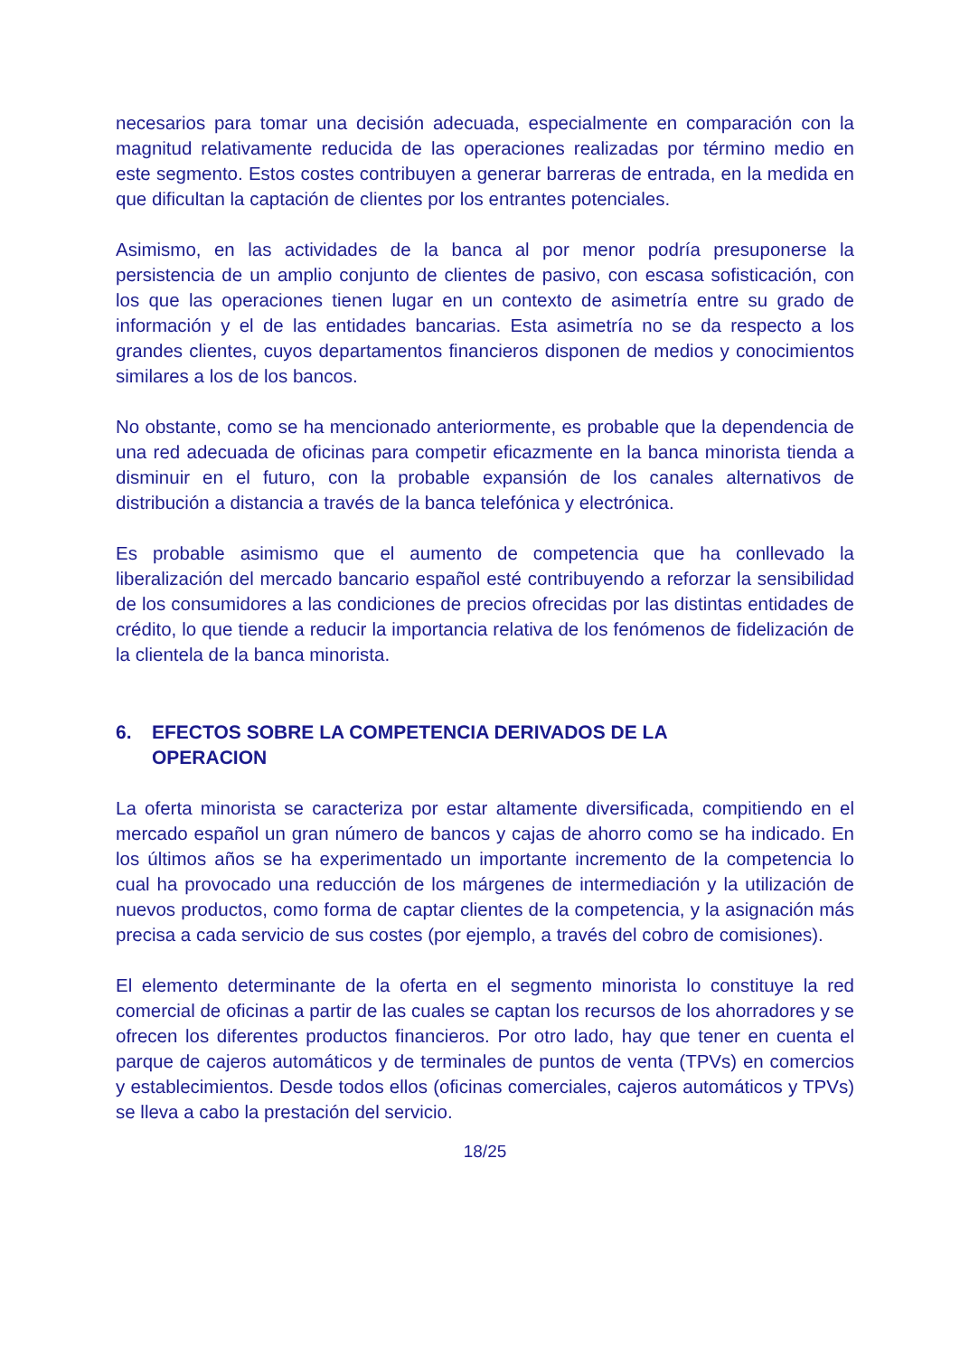necesarios para tomar una decisión adecuada, especialmente en comparación con la magnitud relativamente reducida de las operaciones realizadas por término medio en este segmento. Estos costes contribuyen a generar barreras de entrada, en la medida en que dificultan la captación de clientes por los entrantes potenciales.
Asimismo, en las actividades de la banca al por menor podría presuponerse la persistencia de un amplio conjunto de clientes de pasivo, con escasa sofisticación, con los que las operaciones tienen lugar en un contexto de asimetría entre su grado de información y el de las entidades bancarias. Esta asimetría no se da respecto a los grandes clientes, cuyos departamentos financieros disponen de medios y conocimientos similares a los de los bancos.
No obstante, como se ha mencionado anteriormente, es probable que la dependencia de una red adecuada de oficinas para competir eficazmente en la banca minorista tienda a disminuir en el futuro, con la probable expansión de los canales alternativos de distribución a distancia a través de la banca telefónica y electrónica.
Es probable asimismo que el aumento de competencia que ha conllevado la liberalización del mercado bancario español esté contribuyendo a reforzar la sensibilidad de los consumidores a las condiciones de precios ofrecidas por las distintas entidades de crédito, lo que tiende a reducir la importancia relativa de los fenómenos de fidelización de la clientela de la banca minorista.
6. EFECTOS SOBRE LA COMPETENCIA DERIVADOS DE LA
OPERACION
La oferta minorista se caracteriza por estar altamente diversificada, compitiendo en el mercado español un gran número de bancos y cajas de ahorro como se ha indicado. En los últimos años se ha experimentado un importante incremento de la competencia lo cual ha provocado una reducción de los márgenes de intermediación y la utilización de nuevos productos, como forma de captar clientes de la competencia, y la asignación más precisa a cada servicio de sus costes (por ejemplo, a través del cobro de comisiones).
El elemento determinante de la oferta en el segmento minorista lo constituye la red comercial de oficinas a partir de las cuales se captan los recursos de los ahorradores y se ofrecen los diferentes productos financieros. Por otro lado, hay que tener en cuenta el parque de cajeros automáticos y de terminales de puntos de venta (TPVs) en comercios y establecimientos. Desde todos ellos (oficinas comerciales, cajeros automáticos y TPVs) se lleva a cabo la prestación del servicio.
18/25